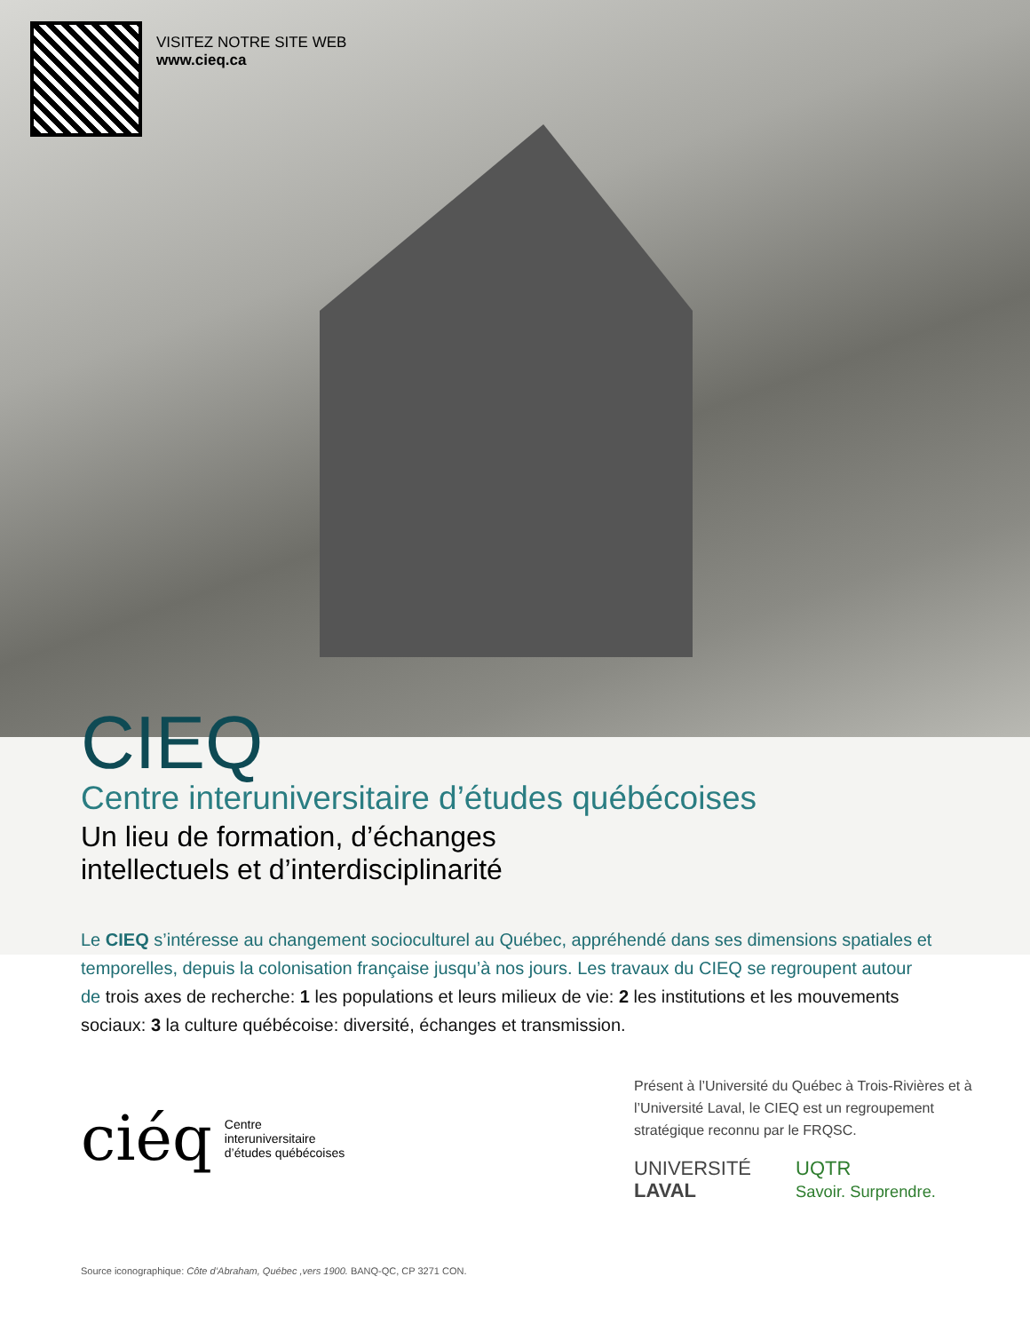VISITEZ NOTRE SITE WEB
www.cieq.ca
CIEQ
Centre interuniversitaire d’études québécoises
Un lieu de formation, d’échanges
intellectuels et d’interdisciplinarité
Le CIEQ s’intéresse au changement socioculturel au Québec, appréhendé dans ses dimensions spatiales et temporelles, depuis la colonisation française jusqu’à nos jours. Les travaux du CIEQ se regroupent autour de trois axes de recherche: 1 les populations et leurs milieux de vie: 2 les institutions et les mouvements sociaux: 3 la culture québécoise: diversité, échanges et transmission.
ciéq Centre
interuniversitaire
d’études québécoises
Présent à l’Université du Québec à Trois-Rivières et à l’Université Laval, le CIEQ est un regroupement stratégique reconnu par le FRQSC.
UNIVERSITÉ
LAVAL UQTR
Savoir. Surprendre.
Source iconographique: Côte d’Abraham, Québec ,vers 1900. BANQ-QC, CP 3271 CON.